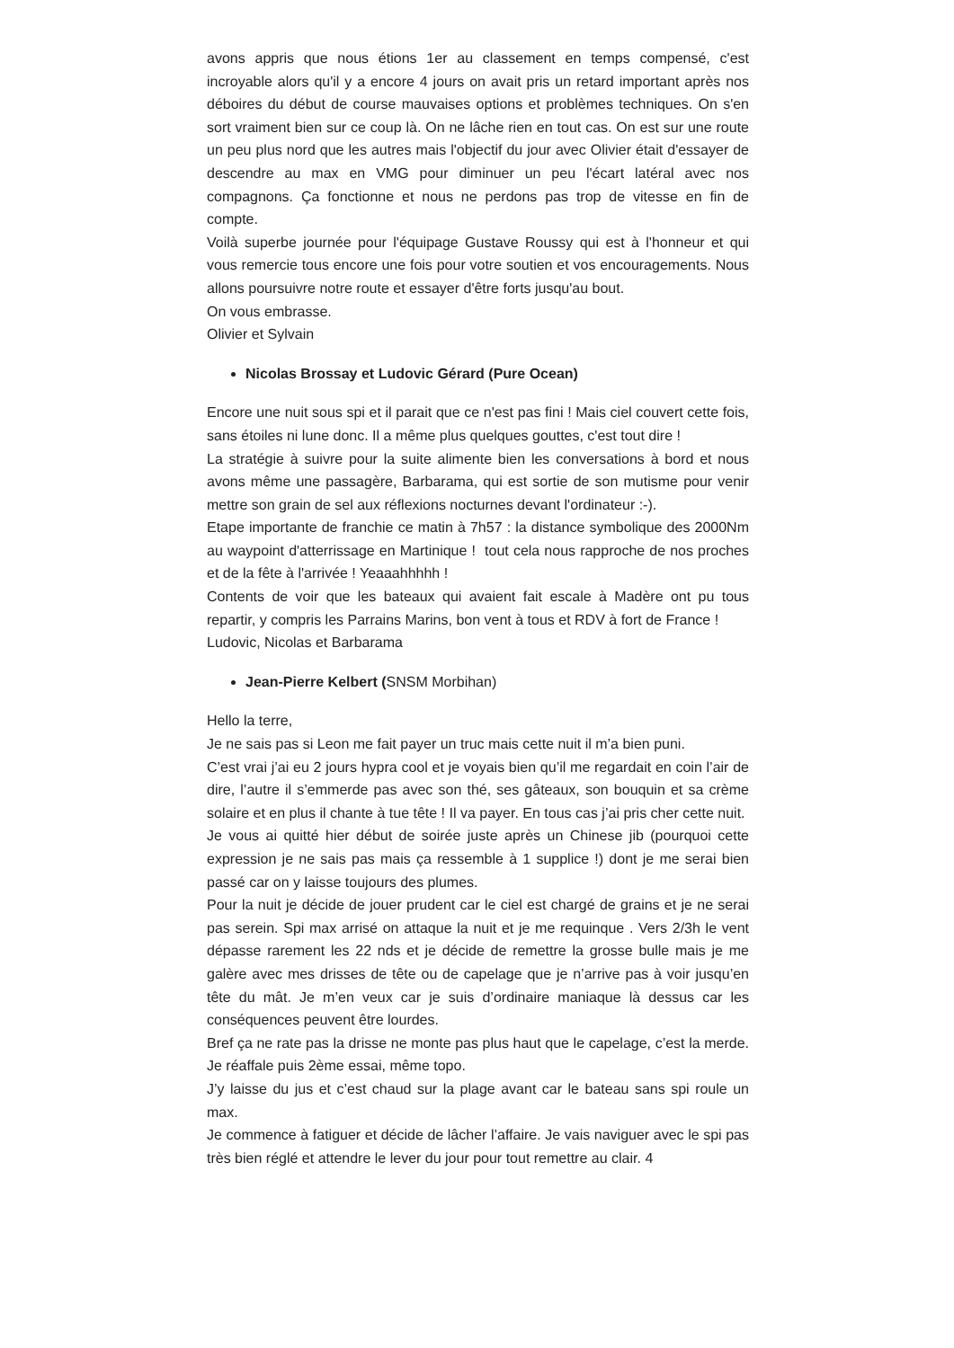avons appris que nous étions 1er au classement en temps compensé, c'est incroyable alors qu'il y a encore 4 jours on avait pris un retard important après nos déboires du début de course mauvaises options et problèmes techniques. On s'en sort vraiment bien sur ce coup là. On ne lâche rien en tout cas. On est sur une route un peu plus nord que les autres mais l'objectif du jour avec Olivier était d'essayer de descendre au max en VMG pour diminuer un peu l'écart latéral avec nos compagnons. Ça fonctionne et nous ne perdons pas trop de vitesse en fin de compte.
Voilà superbe journée pour l'équipage Gustave Roussy qui est à l'honneur et qui vous remercie tous encore une fois pour votre soutien et vos encouragements. Nous allons poursuivre notre route et essayer d'être forts jusqu'au bout.
On vous embrasse.
Olivier et Sylvain
Nicolas Brossay et Ludovic Gérard (Pure Ocean)
Encore une nuit sous spi et il parait que ce n'est pas fini ! Mais ciel couvert cette fois, sans étoiles ni lune donc. Il a même plus quelques gouttes, c'est tout dire !
La stratégie à suivre pour la suite alimente bien les conversations à bord et nous avons même une passagère, Barbarama, qui est sortie de son mutisme pour venir mettre son grain de sel aux réflexions nocturnes devant l'ordinateur :-).
Etape importante de franchie ce matin à 7h57 : la distance symbolique des 2000Nm au waypoint d'atterrissage en Martinique ! tout cela nous rapproche de nos proches et de la fête à l'arrivée ! Yeaaahhhhh !
Contents de voir que les bateaux qui avaient fait escale à Madère ont pu tous repartir, y compris les Parrains Marins, bon vent à tous et RDV à fort de France !
Ludovic, Nicolas et Barbarama
Jean-Pierre Kelbert (SNSM Morbihan)
Hello la terre,
Je ne sais pas si Leon me fait payer un truc mais cette nuit il m’a bien puni.
C’est vrai j’ai eu 2 jours hypra cool et je voyais bien qu’il me regardait en coin l’air de dire, l’autre il s’emmerde pas avec son thé, ses gâteaux, son bouquin et sa crème solaire et en plus il chante à tue tête ! Il va payer. En tous cas j’ai pris cher cette nuit.
Je vous ai quitté hier début de soirée juste après un Chinese jib (pourquoi cette expression je ne sais pas mais ça ressemble à 1 supplice !) dont je me serai bien passé car on y laisse toujours des plumes.
Pour la nuit je décide de jouer prudent car le ciel est chargé de grains et je ne serai pas serein. Spi max arrisé on attaque la nuit et je me requinque . Vers 2/3h le vent dépasse rarement les 22 nds et je décide de remettre la grosse bulle mais je me galère avec mes drisses de tête ou de capelage que je n’arrive pas à voir jusqu’en tête du mât. Je m’en veux car je suis d’ordinaire maniaque là dessus car les conséquences peuvent être lourdes.
Bref ça ne rate pas la drisse ne monte pas plus haut que le capelage, c’est la merde. Je réaffale puis 2ème essai, même topo.
J’y laisse du jus et c’est chaud sur la plage avant car le bateau sans spi roule un max.
Je commence à fatiguer et décide de lâcher l’affaire. Je vais naviguer avec le spi pas très bien réglé et attendre le lever du jour pour tout remettre au clair. 4